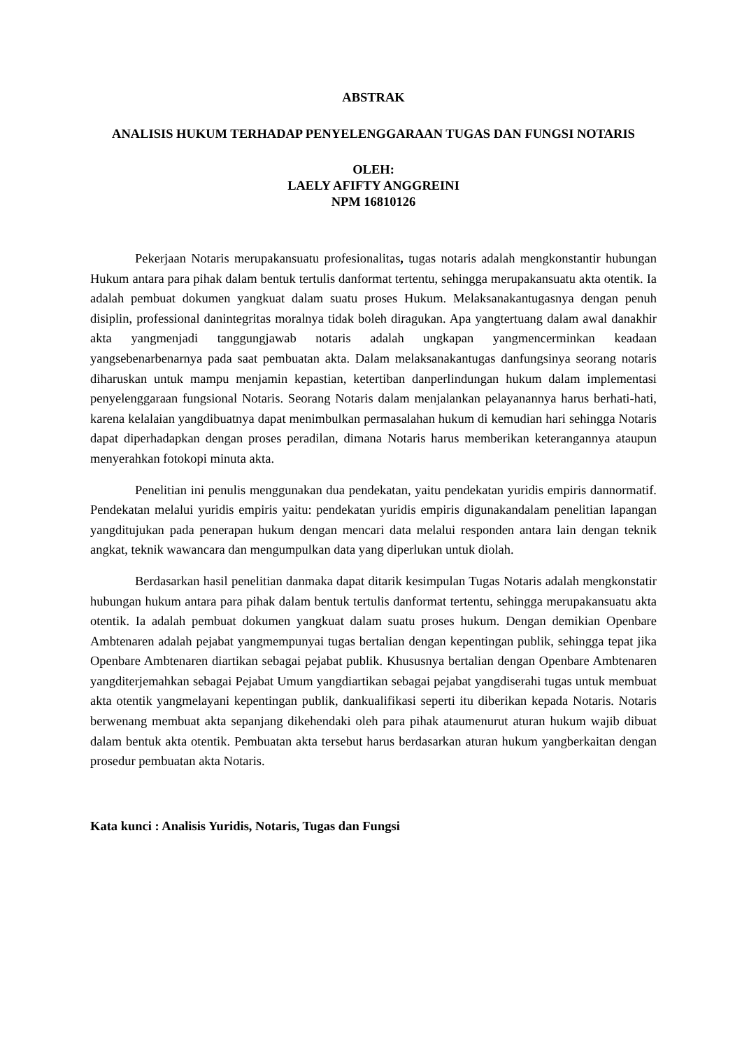ABSTRAK
ANALISIS HUKUM TERHADAP PENYELENGGARAAN TUGAS DAN FUNGSI NOTARIS
OLEH:
LAELY AFIFTY ANGGREINI
NPM 16810126
Pekerjaan Notaris merupakansuatu profesionalitas, tugas notaris adalah mengkonstantir hubungan Hukum antara para pihak dalam bentuk tertulis danformat tertentu, sehingga merupakansuatu akta otentik. Ia adalah pembuat dokumen yangkuat dalam suatu proses Hukum. Melaksanakantugasnya dengan penuh disiplin, professional danintegritas moralnya tidak boleh diragukan. Apa yangtertuang dalam awal danakhir akta yangmenjadi tanggungjawab notaris adalah ungkapan yangmencerminkan keadaan yangsebenarbenarnya pada saat pembuatan akta. Dalam melaksanakantugas danfungsinya seorang notaris diharuskan untuk mampu menjamin kepastian, ketertiban danperlindungan hukum dalam implementasi penyelenggaraan fungsional Notaris. Seorang Notaris dalam menjalankan pelayanannya harus berhati-hati, karena kelalaian yangdibuatnya dapat menimbulkan permasalahan hukum di kemudian hari sehingga Notaris dapat diperhadapkan dengan proses peradilan, dimana Notaris harus memberikan keterangannya ataupun menyerahkan fotokopi minuta akta.
Penelitian ini penulis menggunakan dua pendekatan, yaitu pendekatan yuridis empiris dannormatif. Pendekatan melalui yuridis empiris yaitu: pendekatan yuridis empiris digunakandalam penelitian lapangan yangditujukan pada penerapan hukum dengan mencari data melalui responden antara lain dengan teknik angkat, teknik wawancara dan mengumpulkan data yang diperlukan untuk diolah.
Berdasarkan hasil penelitian danmaka dapat ditarik kesimpulan Tugas Notaris adalah mengkonstatir hubungan hukum antara para pihak dalam bentuk tertulis danformat tertentu, sehingga merupakansuatu akta otentik. Ia adalah pembuat dokumen yangkuat dalam suatu proses hukum. Dengan demikian Openbare Ambtenaren adalah pejabat yangmempunyai tugas bertalian dengan kepentingan publik, sehingga tepat jika Openbare Ambtenaren diartikan sebagai pejabat publik. Khususnya bertalian dengan Openbare Ambtenaren yangditerjemahkan sebagai Pejabat Umum yangdiartikan sebagai pejabat yangdiserahi tugas untuk membuat akta otentik yangmelayani kepentingan publik, dankualifikasi seperti itu diberikan kepada Notaris. Notaris berwenang membuat akta sepanjang dikehendaki oleh para pihak ataumenurut aturan hukum wajib dibuat dalam bentuk akta otentik. Pembuatan akta tersebut harus berdasarkan aturan hukum yangberkaitan dengan prosedur pembuatan akta Notaris.
Kata kunci : Analisis Yuridis, Notaris, Tugas dan Fungsi